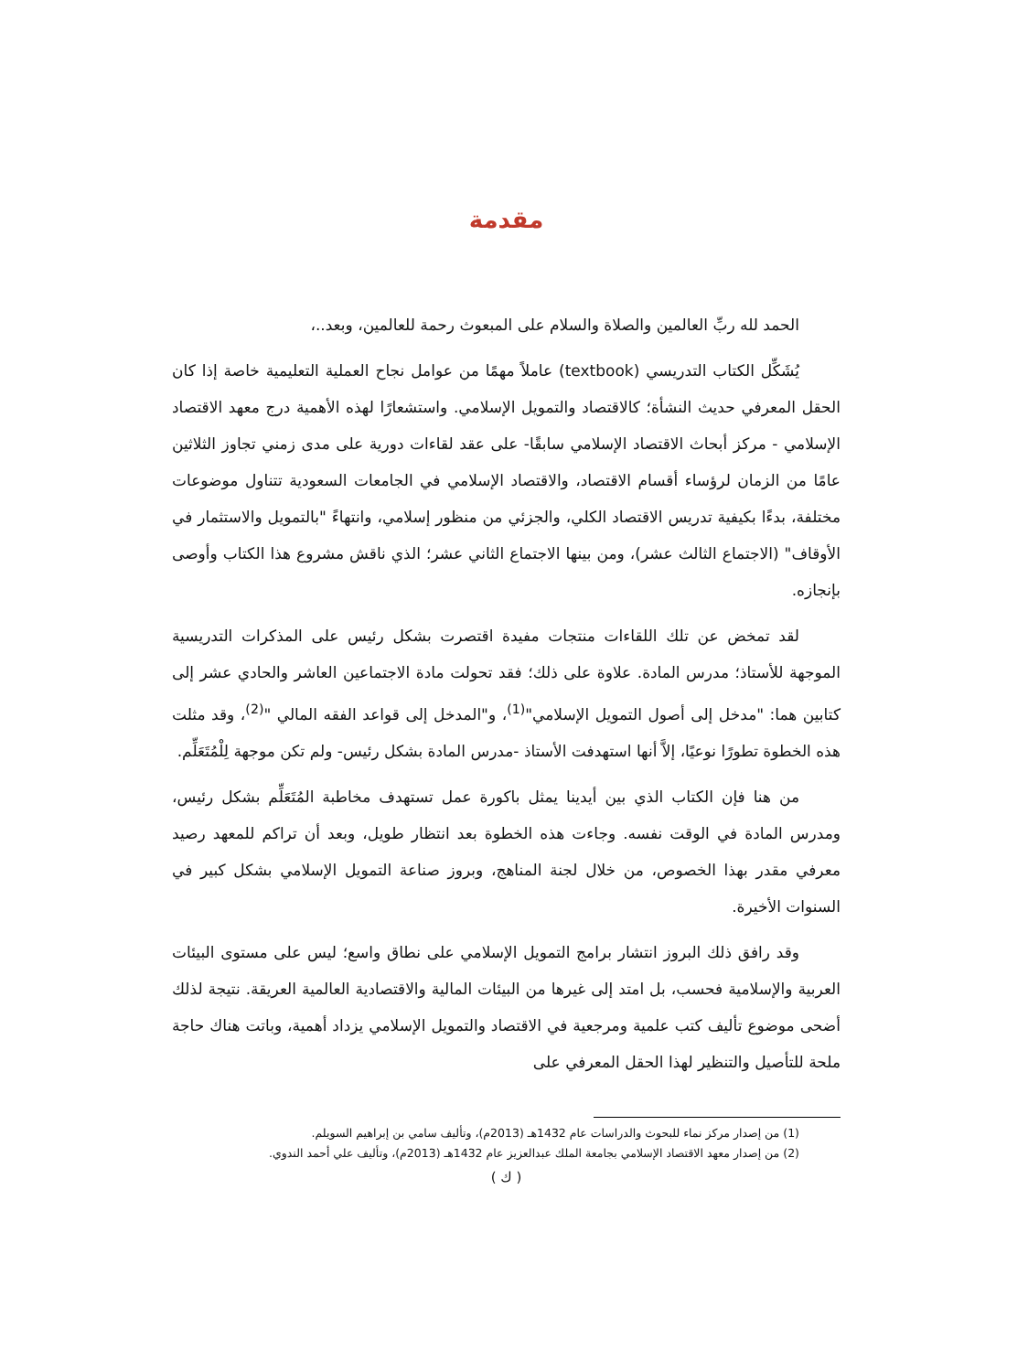مقدمة
الحمد لله ربِّ العالمين والصلاة والسلام على المبعوث رحمة للعالمين، وبعد..،
يُشَكِّل الكتاب التدريسي (textbook) عاملاً مهمًا من عوامل نجاح العملية التعليمية خاصة إذا كان الحقل المعرفي حديث النشأة؛ كالاقتصاد والتمويل الإسلامي. واستشعارًا لهذه الأهمية درج معهد الاقتصاد الإسلامي - مركز أبحاث الاقتصاد الإسلامي سابقًا- على عقد لقاءات دورية على مدى زمني تجاوز الثلاثين عامًا من الزمان لرؤساء أقسام الاقتصاد، والاقتصاد الإسلامي في الجامعات السعودية تتناول موضوعات مختلفة، بدءًا بكيفية تدريس الاقتصاد الكلي، والجزئي من منظور إسلامي، وانتهاءً "بالتمويل والاستثمار في الأوقاف" (الاجتماع الثالث عشر)، ومن بينها الاجتماع الثاني عشر؛ الذي ناقش مشروع هذا الكتاب وأوصى بإنجازه.
لقد تمخض عن تلك اللقاءات منتجات مفيدة اقتصرت بشكل رئيس على المذكرات التدريسية الموجهة للأستاذ؛ مدرس المادة. علاوة على ذلك؛ فقد تحولت مادة الاجتماعين العاشر والحادي عشر إلى كتابين هما: "مدخل إلى أصول التمويل الإسلامي"<sup>(1)</sup>، و"المدخل إلى قواعد الفقه المالي "<sup>(2)</sup>، وقد مثلت هذه الخطوة تطورًا نوعيًا، إلاَّ أنها استهدفت الأستاذ -مدرس المادة بشكل رئيس- ولم تكن موجهة لِلْمُتَعَلِّم.
من هنا فإن الكتاب الذي بين أيدينا يمثل باكورة عمل تستهدف مخاطبة المُتَعَلِّم بشكل رئيس، ومدرس المادة في الوقت نفسه. وجاءت هذه الخطوة بعد انتظار طويل، وبعد أن تراكم للمعهد رصيد معرفي مقدر بهذا الخصوص، من خلال لجنة المناهج، وبروز صناعة التمويل الإسلامي بشكل كبير في السنوات الأخيرة.
وقد رافق ذلك البروز انتشار برامج التمويل الإسلامي على نطاق واسع؛ ليس على مستوى البيئات العربية والإسلامية فحسب، بل امتد إلى غيرها من البيئات المالية والاقتصادية العالمية العريقة. نتيجة لذلك أضحى موضوع تأليف كتب علمية ومرجعية في الاقتصاد والتمويل الإسلامي يزداد أهمية، وباتت هناك حاجة ملحة للتأصيل والتنظير لهذا الحقل المعرفي على
(1) من إصدار مركز نماء للبحوث والدراسات عام 1432هـ (2013م)، وتأليف سامي بن إبراهيم السويلم.
(2) من إصدار معهد الاقتصاد الإسلامي بجامعة الملك عبدالعزيز عام 1432هـ (2013م)، وتأليف علي أحمد الندوي.
( ك )